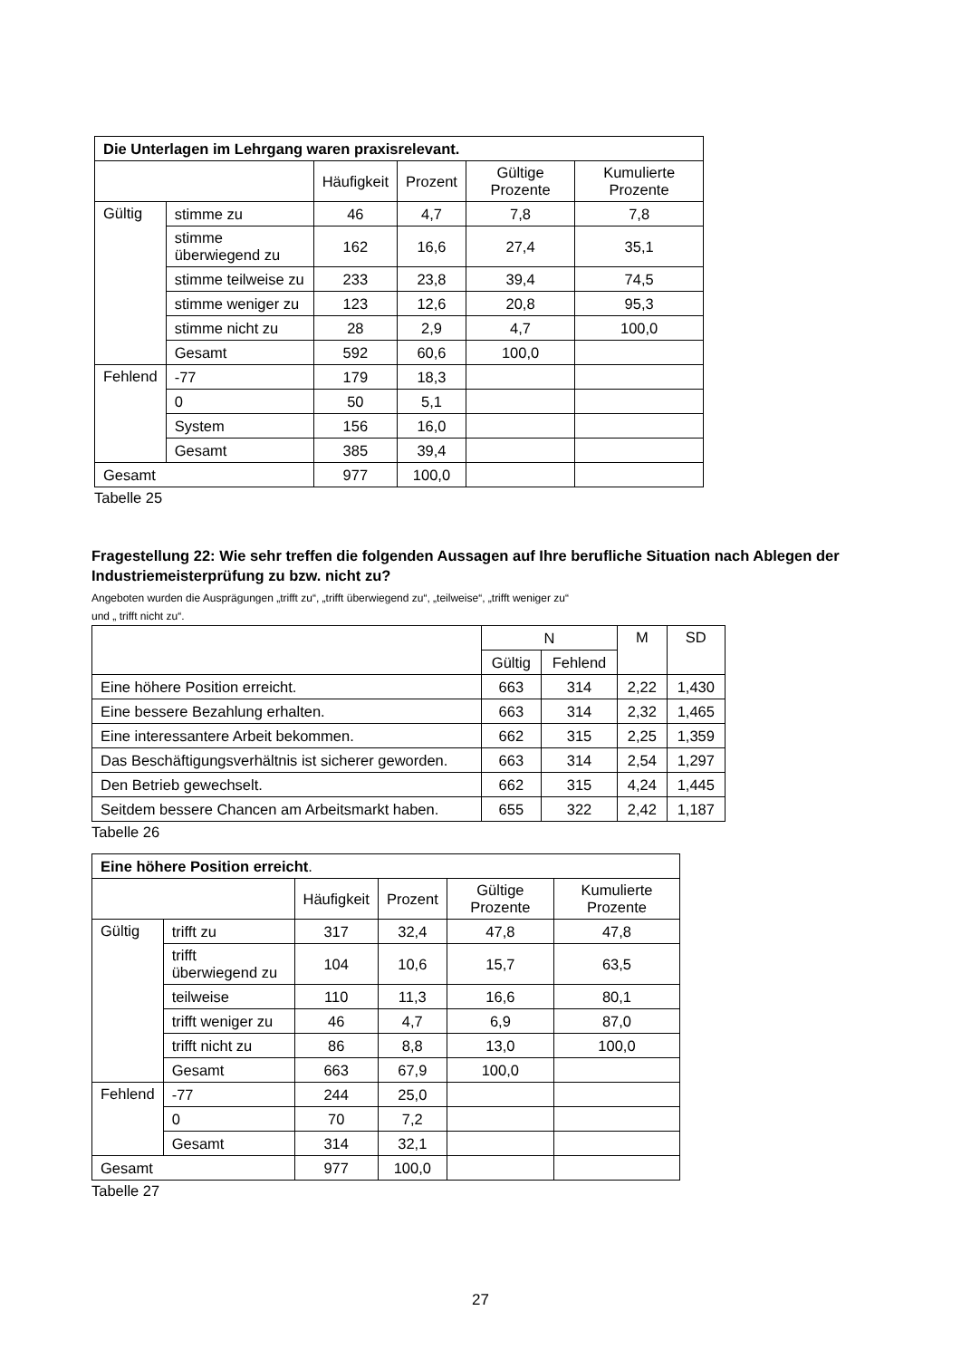| Die Unterlagen im Lehrgang waren praxisrelevant. | | | | | |
| --- | --- | --- | --- | --- | --- |
| | | Häufigkeit | Prozent | Gültige Prozente | Kumulierte Prozente |
| Gültig | stimme zu | 46 | 4,7 | 7,8 | 7,8 |
| | stimme überwiegend zu | 162 | 16,6 | 27,4 | 35,1 |
| | stimme teilweise zu | 233 | 23,8 | 39,4 | 74,5 |
| | stimme weniger zu | 123 | 12,6 | 20,8 | 95,3 |
| | stimme nicht zu | 28 | 2,9 | 4,7 | 100,0 |
| | Gesamt | 592 | 60,6 | 100,0 | |
| Fehlend | -77 | 179 | 18,3 | | |
| | 0 | 50 | 5,1 | | |
| | System | 156 | 16,0 | | |
| | Gesamt | 385 | 39,4 | | |
| Gesamt | | 977 | 100,0 | | |
Tabelle 25
Fragestellung 22: Wie sehr treffen die folgenden Aussagen auf Ihre berufliche Situation nach Ablegen der Industriemeisterprüfung zu bzw. nicht zu?
Angeboten wurden die Ausprägungen „trifft zu“, „trifft überwiegend zu“, „teilweise“, „trifft weniger zu“
und „ trifft nicht zu“.
| | N | | M | SD |
| --- | --- | --- | --- | --- |
| | Gültig | Fehlend | | |
| Eine höhere Position erreicht. | 663 | 314 | 2,22 | 1,430 |
| Eine bessere Bezahlung erhalten. | 663 | 314 | 2,32 | 1,465 |
| Eine interessantere Arbeit bekommen. | 662 | 315 | 2,25 | 1,359 |
| Das Beschäftigungsverhältnis ist sicherer geworden. | 663 | 314 | 2,54 | 1,297 |
| Den Betrieb gewechselt. | 662 | 315 | 4,24 | 1,445 |
| Seitdem bessere Chancen am Arbeitsmarkt haben. | 655 | 322 | 2,42 | 1,187 |
Tabelle 26
| Eine höhere Position erreicht . | | | | | |
| --- | --- | --- | --- | --- | --- |
| | | Häufigkeit | Prozent | Gültige Prozente | Kumulierte Prozente |
| Gültig | trifft zu | 317 | 32,4 | 47,8 | 47,8 |
| | trifft überwiegend zu | 104 | 10,6 | 15,7 | 63,5 |
| | teilweise | 110 | 11,3 | 16,6 | 80,1 |
| | trifft weniger zu | 46 | 4,7 | 6,9 | 87,0 |
| | trifft nicht zu | 86 | 8,8 | 13,0 | 100,0 |
| | Gesamt | 663 | 67,9 | 100,0 | |
| Fehlend | -77 | 244 | 25,0 | | |
| | 0 | 70 | 7,2 | | |
| | Gesamt | 314 | 32,1 | | |
| Gesamt | | 977 | 100,0 | | |
Tabelle 27
27